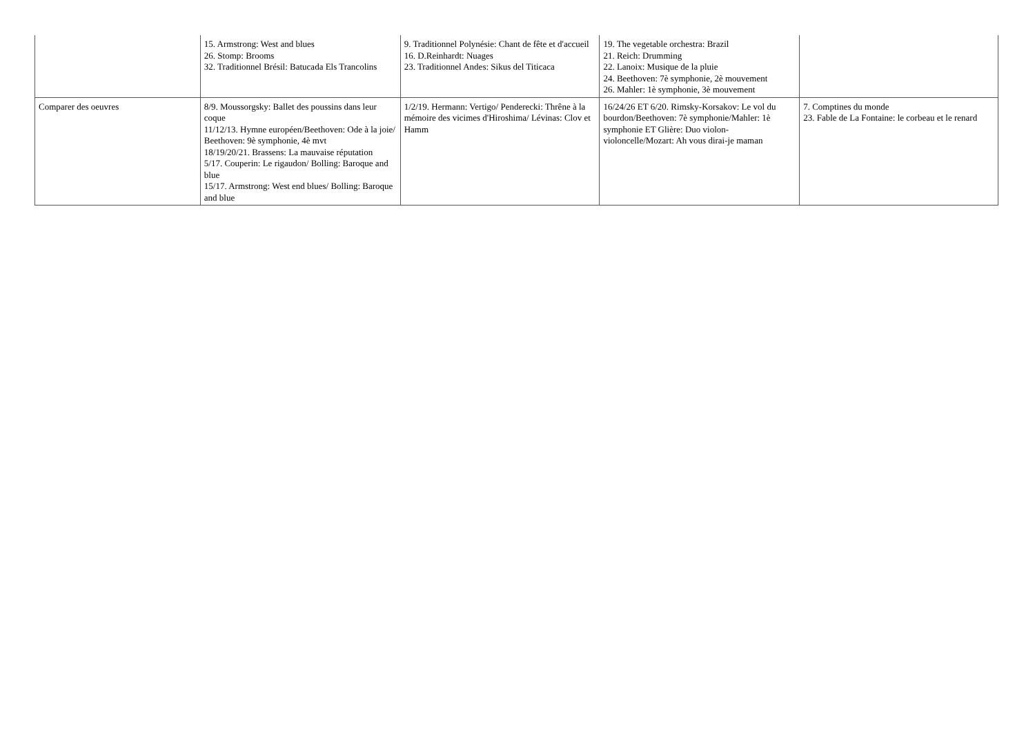| | 15. Armstrong: West and blues 26. Stomp: Brooms 32. Traditionnel Brésil: Batucada Els Trancolins | 9. Traditionnel Polynésie: Chant de fête et d'accueil 16. D.Reinhardt: Nuages 23. Traditionnel Andes: Sikus del Titicaca | 19. The vegetable orchestra: Brazil 21. Reich: Drumming 22. Lanoix: Musique de la pluie 24. Beethoven: 7è symphonie, 2è mouvement 26. Mahler: 1è symphonie, 3è mouvement | |
| Comparer des oeuvres | 8/9. Moussorgsky: Ballet des poussins dans leur coque 11/12/13. Hymne européen/Beethoven: Ode à la joie/ Beethoven: 9è symphonie, 4è mvt 18/19/20/21. Brassens: La mauvaise réputation 5/17. Couperin: Le rigaudon/ Bolling: Baroque and blue 15/17. Armstrong: West end blues/ Bolling: Baroque and blue | 1/2/19. Hermann: Vertigo/ Penderecki: Thrêne à la mémoire des vicimes d'Hiroshima/ Lévinas: Clov et Hamm | 16/24/26 ET 6/20. Rimsky-Korsakov: Le vol du bourdon/Beethoven: 7è symphonie/Mahler: 1è symphonie ET Glière: Duo violon-violoncelle/Mozart: Ah vous dirai-je maman | 7. Comptines du monde 23. Fable de La Fontaine: le corbeau et le renard |